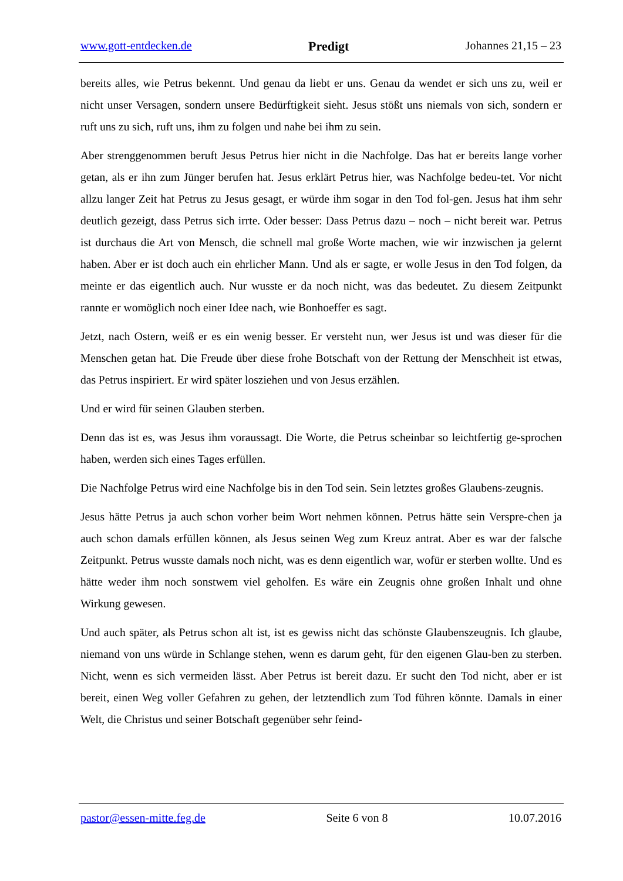www.gott-entdecken.de Predigt Johannes 21,15 – 23
bereits alles, wie Petrus bekennt. Und genau da liebt er uns. Genau da wendet er sich uns zu, weil er nicht unser Versagen, sondern unsere Bedürftigkeit sieht. Jesus stößt uns niemals von sich, sondern er ruft uns zu sich, ruft uns, ihm zu folgen und nahe bei ihm zu sein.
Aber strenggenommen beruft Jesus Petrus hier nicht in die Nachfolge. Das hat er bereits lange vorher getan, als er ihn zum Jünger berufen hat. Jesus erklärt Petrus hier, was Nachfolge bedeu-tet. Vor nicht allzu langer Zeit hat Petrus zu Jesus gesagt, er würde ihm sogar in den Tod fol-gen. Jesus hat ihm sehr deutlich gezeigt, dass Petrus sich irrte. Oder besser: Dass Petrus dazu – noch – nicht bereit war. Petrus ist durchaus die Art von Mensch, die schnell mal große Worte machen, wie wir inzwischen ja gelernt haben. Aber er ist doch auch ein ehrlicher Mann. Und als er sagte, er wolle Jesus in den Tod folgen, da meinte er das eigentlich auch. Nur wusste er da noch nicht, was das bedeutet. Zu diesem Zeitpunkt rannte er womöglich noch einer Idee nach, wie Bonhoeffer es sagt.
Jetzt, nach Ostern, weiß er es ein wenig besser. Er versteht nun, wer Jesus ist und was dieser für die Menschen getan hat. Die Freude über diese frohe Botschaft von der Rettung der Menschheit ist etwas, das Petrus inspiriert. Er wird später losziehen und von Jesus erzählen.
Und er wird für seinen Glauben sterben.
Denn das ist es, was Jesus ihm voraussagt. Die Worte, die Petrus scheinbar so leichtfertig ge-sprochen haben, werden sich eines Tages erfüllen.
Die Nachfolge Petrus wird eine Nachfolge bis in den Tod sein. Sein letztes großes Glaubens-zeugnis.
Jesus hätte Petrus ja auch schon vorher beim Wort nehmen können. Petrus hätte sein Verspre-chen ja auch schon damals erfüllen können, als Jesus seinen Weg zum Kreuz antrat. Aber es war der falsche Zeitpunkt. Petrus wusste damals noch nicht, was es denn eigentlich war, wofür er sterben wollte. Und es hätte weder ihm noch sonstwem viel geholfen. Es wäre ein Zeugnis ohne großen Inhalt und ohne Wirkung gewesen.
Und auch später, als Petrus schon alt ist, ist es gewiss nicht das schönste Glaubenszeugnis. Ich glaube, niemand von uns würde in Schlange stehen, wenn es darum geht, für den eigenen Glau-ben zu sterben. Nicht, wenn es sich vermeiden lässt. Aber Petrus ist bereit dazu. Er sucht den Tod nicht, aber er ist bereit, einen Weg voller Gefahren zu gehen, der letztendlich zum Tod führen könnte. Damals in einer Welt, die Christus und seiner Botschaft gegenüber sehr feind-
pastor@essen-mitte.feg.de Seite 6 von 8 10.07.2016